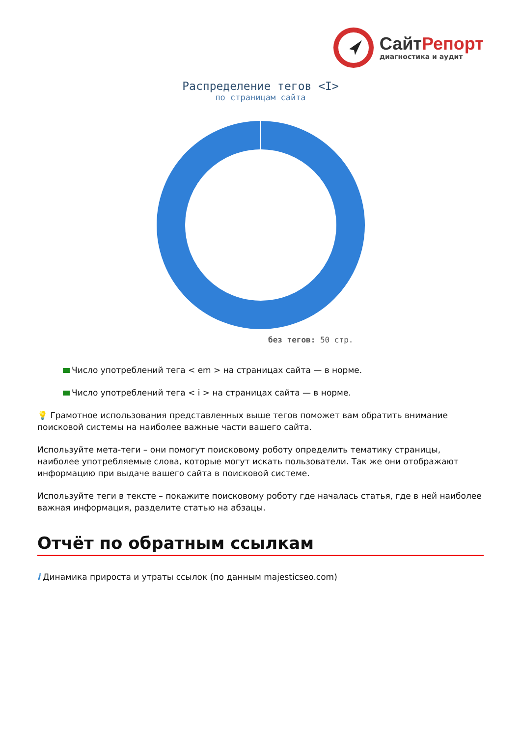СайтРепорт
диагностика и аудит
Распределение тегов <I>
по страницам сайта
без тегов: 50 стр.
Число употреблений тега < em > на страницах сайта — в норме.
Число употреблений тега < i > на страницах сайта — в норме.
💡 Грамотное использования представленных выше тегов поможет вам обратить внимание поисковой системы на наиболее важные части вашего сайта.
Используйте мета-теги – они помогут поисковому роботу определить тематику страницы, наиболее употребляемые слова, которые могут искать пользователи. Так же они отображают информацию при выдаче вашего сайта в поисковой системе.
Используйте теги в тексте – покажите поисковому роботу где началась статья, где в ней наиболее важная информация, разделите статью на абзацы.
Отчёт по обратным ссылкам
i Динамика прироста и утраты ссылок (по данным majesticseo.com)